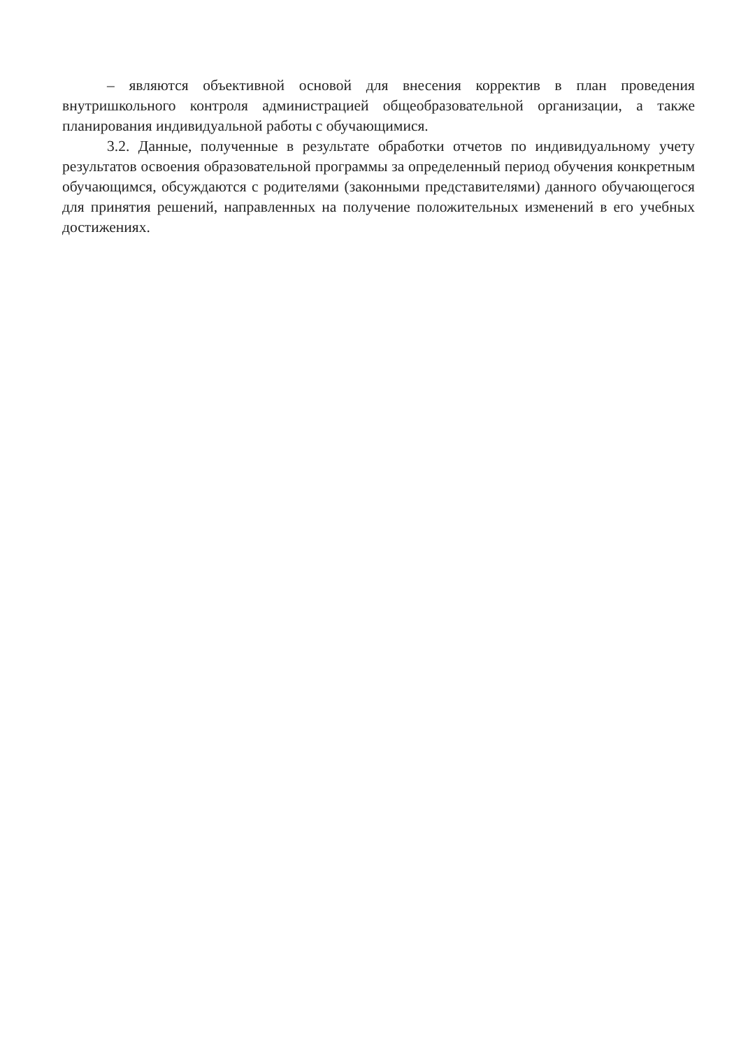– являются объективной основой для внесения корректив в план проведения внутришкольного контроля администрацией общеобразовательной организации, а также планирования индивидуальной работы с обучающимися.
3.2. Данные, полученные в результате обработки отчетов по индивидуальному учету результатов освоения образовательной программы за определенный период обучения конкретным обучающимся, обсуждаются с родителями (законными представителями) данного обучающегося для принятия решений, направленных на получение положительных изменений в его учебных достижениях.